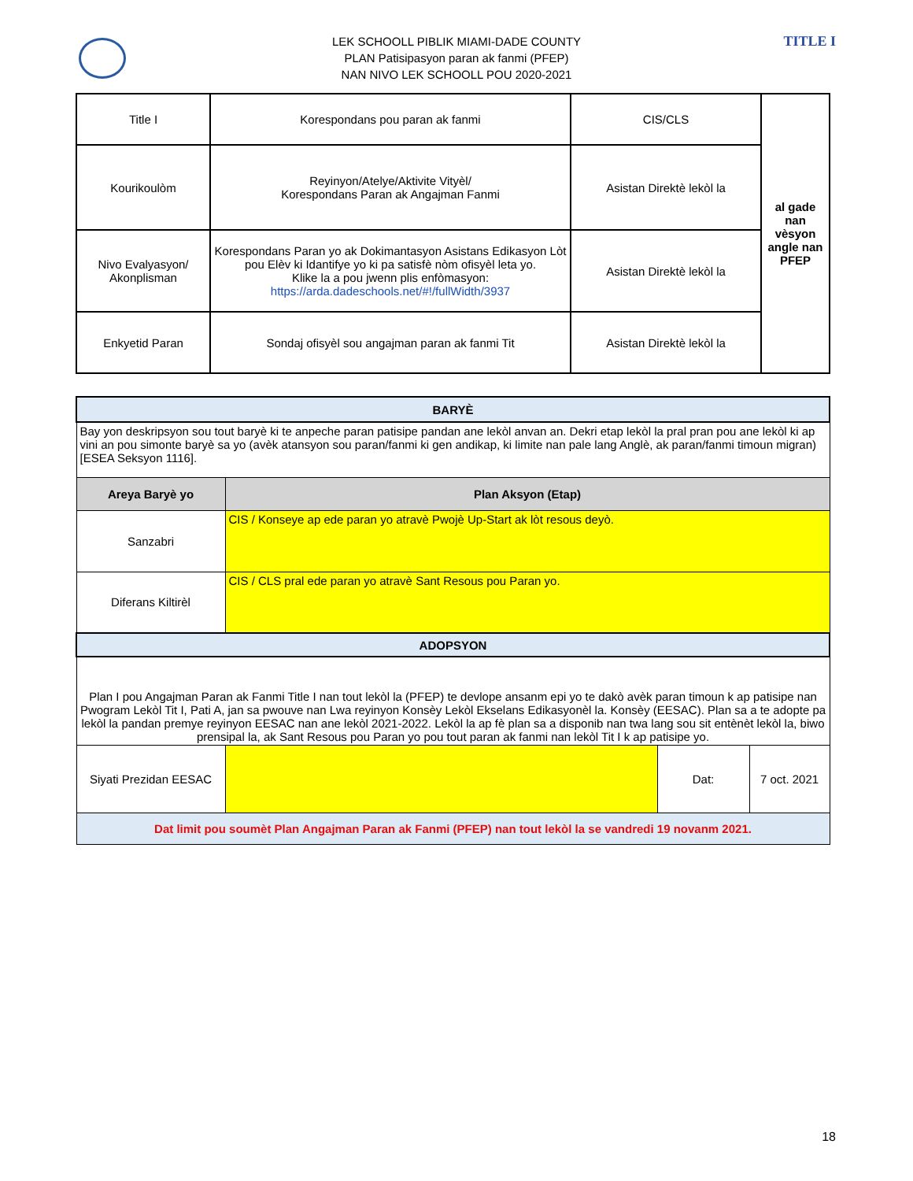TITLE I
LEK SCHOOLL PIBLIK MIAMI-DADE COUNTY
PLAN Patisipasyon paran ak fanmi (PFEP)
NAN NIVO LEK SCHOOLL POU 2020-2021
| Title I | Korespondans pou paran ak fanmi | CIS/CLS | al gade nan vèsyon angle nan PFEP |
| Kourikoulòm | Reyinyon/Atelye/Aktivite Vityèl/ Korespondans Paran ak Angajman Fanmi | Asistan Direktè lekòl la | |
| Nivo Evalyasyon/ Akonplisman | Korespondans Paran yo ak Dokimantasyon Asistans Edikasyon Lòt pou Elèv ki Idantifye yo ki pa satisfè nòm ofisyèl leta yo. Klike la a pou jwenn plis enfòmasyon: https://arda.dadeschools.net/#!/fullWidth/3937 | Asistan Direktè lekòl la | |
| Enkyetid Paran | Sondaj ofisyèl sou angajman paran ak fanmi Tit | Asistan Direktè lekòl la | |
| BARYÈ | | | |
| Bay yon deskripsyon sou tout baryè ki te anpeche paran patisipe pandan ane lekòl anvan an. Dekri etap lekòl la pral pran pou ane lekòl ki ap vini an pou simonte baryè sa yo (avèk atansyon sou paran/fanmi ki gen andikap, ki limite nan pale lang Anglè, ak paran/fanmi timoun migran) [ESEA Seksyon 1116]. | | | |
| Areya Baryè yo | Plan Aksyon (Etap) | | |
| Sanzabri | CIS / Konseye ap ede paran yo atravè Pwojè Up-Start ak lòt resous deyò. | | |
| Diferans Kiltirèl | CIS / CLS pral ede paran yo atravè Sant Resous pou Paran yo. | | |
| ADOPSYON | | | |
| Plan I pou Angajman Paran ak Fanmi Title I nan tout lekòl la (PFEP) te devlope ansanm epi yo te dakò avèk paran timoun k ap patisipe nan Pwogram Lekòl Tit I, Pati A, jan sa pwouve nan Lwa reyinyon Konsèy Lekòl Ekselans Edikasyonèl la. Konsèy (EESAC). Plan sa a te adopte pa lekòl la pandan premye reyinyon EESAC nan ane lekòl 2021-2022. Lekòl la ap fè plan sa a disponib nan twa lang sou sit entènèt lekòl la, biwo prensipal la, ak Sant Resous pou Paran yo pou tout paran ak fanmi nan lekòl Tit I k ap patisipe yo. | | | |
| Siyati Prezidan EESAC | | Dat: | 7 oct. 2021 |
| Dat limit pou soumèt Plan Angajman Paran ak Fanmi (PFEP) nan tout lekòl la se vandredi 19 novanm 2021. | | | |
18